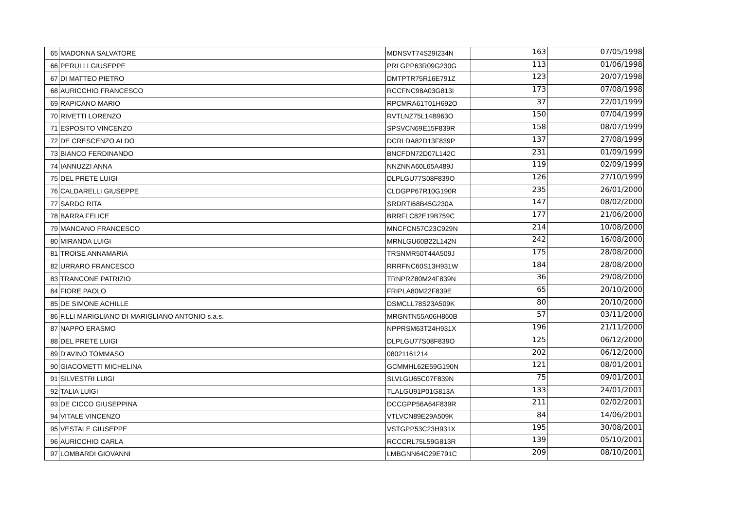| 65 | MADONNA SALVATORE | MDNSVT74S29I234N | 163 | 07/05/1998 |
| 66 | PERULLI GIUSEPPE | PRLGPP63R09G230G | 113 | 01/06/1998 |
| 67 | DI MATTEO PIETRO | DMTPTR75R16E791Z | 123 | 20/07/1998 |
| 68 | AURICCHIO FRANCESCO | RCCFNC98A03G813I | 173 | 07/08/1998 |
| 69 | RAPICANO MARIO | RPCMRA61T01H692O | 37 | 22/01/1999 |
| 70 | RIVETTI LORENZO | RVTLNZ75L14B963O | 150 | 07/04/1999 |
| 71 | ESPOSITO VINCENZO | SPSVCN69E15F839R | 158 | 08/07/1999 |
| 72 | DE CRESCENZO ALDO | DCRLDA82D13F839P | 137 | 27/08/1999 |
| 73 | BIANCO FERDINANDO | BNCFDN72D07L142C | 231 | 01/09/1999 |
| 74 | IANNUZZI ANNA | NNZNNA60L65A489J | 119 | 02/09/1999 |
| 75 | DEL PRETE LUIGI | DLPLGU77S08F839O | 126 | 27/10/1999 |
| 76 | CALDARELLI GIUSEPPE | CLDGPP67R10G190R | 235 | 26/01/2000 |
| 77 | SARDO RITA | SRDRTI68B45G230A | 147 | 08/02/2000 |
| 78 | BARRA FELICE | BRRFLC82E19B759C | 177 | 21/06/2000 |
| 79 | MANCANO FRANCESCO | MNCFCN57C23C929N | 214 | 10/08/2000 |
| 80 | MIRANDA LUIGI | MRNLGU60B22L142N | 242 | 16/08/2000 |
| 81 | TROISE ANNAMARIA | TRSNMR50T44A509J | 175 | 28/08/2000 |
| 82 | URRARO FRANCESCO | RRRFNC60S13H931W | 184 | 28/08/2000 |
| 83 | TRANCONE PATRIZIO | TRNPRZ80M24F839N | 36 | 29/08/2000 |
| 84 | FIORE PAOLO | FRIPLA80M22F839E | 65 | 20/10/2000 |
| 85 | DE SIMONE ACHILLE | DSMCLL78S23A509K | 80 | 20/10/2000 |
| 86 | F.LLI MARIGLIANO DI MARIGLIANO ANTONIO s.a.s. | MRGNTN55A06H860B | 57 | 03/11/2000 |
| 87 | NAPPO ERASMO | NPPRSM63T24H931X | 196 | 21/11/2000 |
| 88 | DEL PRETE LUIGI | DLPLGU77S08F839O | 125 | 06/12/2000 |
| 89 | D'AVINO TOMMASO | 08021161214 | 202 | 06/12/2000 |
| 90 | GIACOMETTI MICHELINA | GCMMHL62E59G190N | 121 | 08/01/2001 |
| 91 | SILVESTRI LUIGI | SLVLGU65C07F839N | 75 | 09/01/2001 |
| 92 | TALIA LUIGI | TLALGU91P01G813A | 133 | 24/01/2001 |
| 93 | DE CICCO GIUSEPPINA | DCCGPP56A64F839R | 211 | 02/02/2001 |
| 94 | VITALE VINCENZO | VTLVCN89E29A509K | 84 | 14/06/2001 |
| 95 | VESTALE GIUSEPPE | VSTGPP53C23H931X | 195 | 30/08/2001 |
| 96 | AURICCHIO CARLA | RCCCRL75L59G813R | 139 | 05/10/2001 |
| 97 | LOMBARDI GIOVANNI | LMBGNN64C29E791C | 209 | 08/10/2001 |